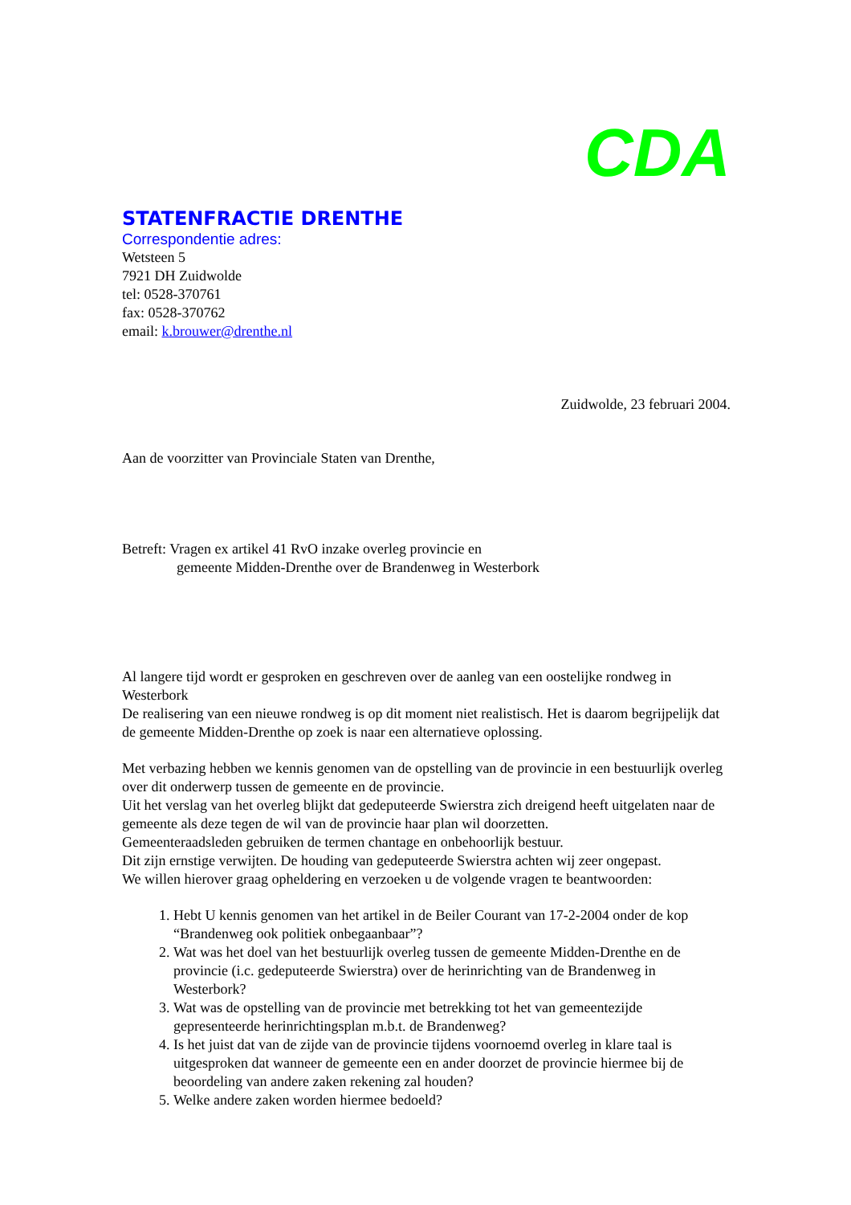CDA
STATENFRACTIE DRENTHE
Correspondentie adres:
Wetsteen 5
7921 DH Zuidwolde
tel: 0528-370761
fax: 0528-370762
email: k.brouwer@drenthe.nl
Zuidwolde, 23 februari 2004.
Aan de voorzitter van Provinciale Staten van Drenthe,
Betreft: Vragen ex artikel 41 RvO inzake overleg provincie en
gemeente Midden-Drenthe over de Brandenweg in Westerbork
Al langere tijd wordt er gesproken en geschreven over de aanleg van een oostelijke rondweg in Westerbork
De realisering van een nieuwe rondweg is op dit moment niet realistisch. Het is daarom begrijpelijk dat de gemeente Midden-Drenthe op zoek is naar een alternatieve oplossing.
Met verbazing hebben we kennis genomen van de opstelling van de provincie in een bestuurlijk overleg over dit onderwerp tussen de gemeente en de provincie.
Uit het verslag van het overleg blijkt dat gedeputeerde Swierstra zich dreigend heeft uitgelaten naar de gemeente als deze tegen de wil van de provincie haar plan wil doorzetten.
Gemeenteraadsleden gebruiken de termen chantage en onbehoorlijk bestuur.
Dit zijn ernstige verwijten. De houding van gedeputeerde Swierstra achten wij zeer ongepast.
We willen hierover graag opheldering en verzoeken u de volgende vragen te beantwoorden:
1. Hebt U kennis genomen van het artikel in de Beiler Courant van 17-2-2004 onder de kop “Brandenweg ook politiek onbegaanbaar”?
2. Wat was het doel van het bestuurlijk overleg tussen de gemeente Midden-Drenthe en de provincie (i.c. gedeputeerde Swierstra) over de herinrichting van de Brandenweg in Westerbork?
3. Wat was de opstelling van de provincie met betrekking tot het van gemeentezijde gepresenteerde herinrichtingsplan m.b.t. de Brandenweg?
4. Is het juist dat van de zijde van de provincie tijdens voornoemd overleg in klare taal is uitgesproken dat wanneer de gemeente een en ander doorzet de provincie hiermee bij de beoordeling van andere zaken rekening zal houden?
5. Welke andere zaken worden hiermee bedoeld?